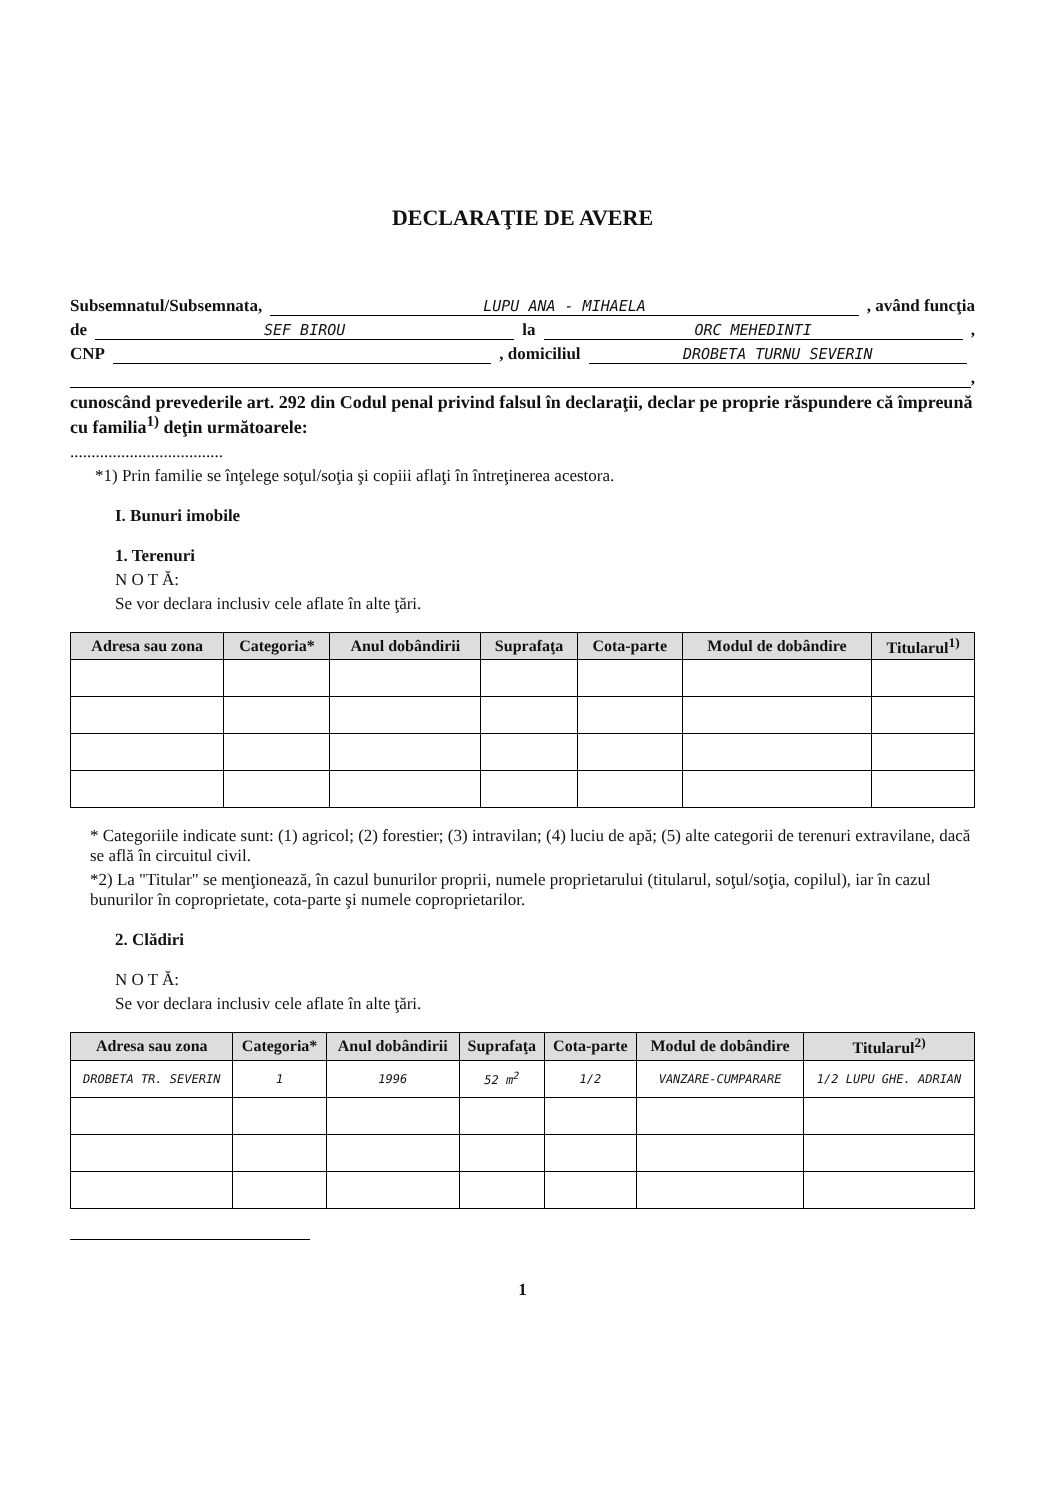DECLARAŢIE DE AVERE
Subsemnatul/Subsemnata, LUPU ANA - MIHAELA , având funcţia
de SEF BIROU la ORC MEHEDINTI ,
CNP , domiciliul DROBETA TURNU SEVERIN
,
cunoscând prevederile art. 292 din Codul penal privind falsul în declaraţii, declar pe proprie răspundere că împreună cu familia<sup>1)</sup> deţin următoarele:
....................................
*1) Prin familie se înţelege soţul/soţia şi copiii aflaţi în întreţinerea acestora.
I. Bunuri imobile
1. Terenuri
N O T Ă:
Se vor declara inclusiv cele aflate în alte ţări.
| Adresa sau zona | Categoria* | Anul dobândirii | Suprafaţa | Cota-parte | Modul de dobândire | Titularul<sup>1)</sup> |
| --- | --- | --- | --- | --- | --- | --- |
* Categoriile indicate sunt: (1) agricol; (2) forestier; (3) intravilan; (4) luciu de apă; (5) alte categorii de terenuri extravilane, dacă se află în circuitul civil.
*2) La "Titular" se menţionează, în cazul bunurilor proprii, numele proprietarului (titularul, soţul/soţia, copilul), iar în cazul bunurilor în coproprietate, cota-parte şi numele coproprietarilor.
2. Clădiri
N O T Ă:
Se vor declara inclusiv cele aflate în alte ţări.
| Adresa sau zona | Categoria* | Anul dobândirii | Suprafaţa | Cota-parte | Modul de dobândire | Titularul<sup>2)</sup> |
| --- | --- | --- | --- | --- | --- | --- |
| DROBETA TR. SEVERIN | 1 | 1996 | 52 m<sup>2</sup> | 1/2 | VANZARE-CUMPARARE | 1/2 LUPU GHE. ADRIAN |
1